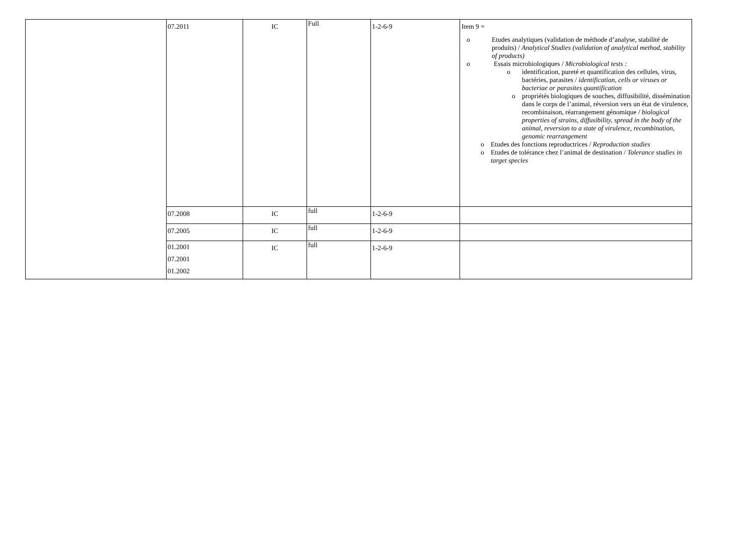| | 07.2011 | IC | Full | 1-2-6-9 | Item 9 = o Etudes analytiques (validation de méthode d’analyse, stabilité de produits) / Analytical Studies (validation of analytical method, stability of products) o Essais microbiologiques / Microbiological tests : o identification, pureté et quantification des cellules, virus, bactéries, parasites / identification, cells or viruses or bacteriae or parasites quantification o propriétés biologiques de souches, diffusibilité, dissémination dans le corps de l’animal, réversion vers un état de virulence, recombinaison, réarrangement génomique / biological properties of strains, diffusibility, spread in the body of the animal, reversion to a state of virulence, recombination, genomic rearrangement o Etudes des fonctions reproductrices / Reproduction studies o Etudes de tolérance chez l’animal de destination / Tolerance studies in target species |
| | 07.2008 | IC | full | 1-2-6-9 | |
| | 07.2005 | IC | full | 1-2-6-9 | |
| | 01.2001 07.2001 01.2002 | IC | full | 1-2-6-9 | |